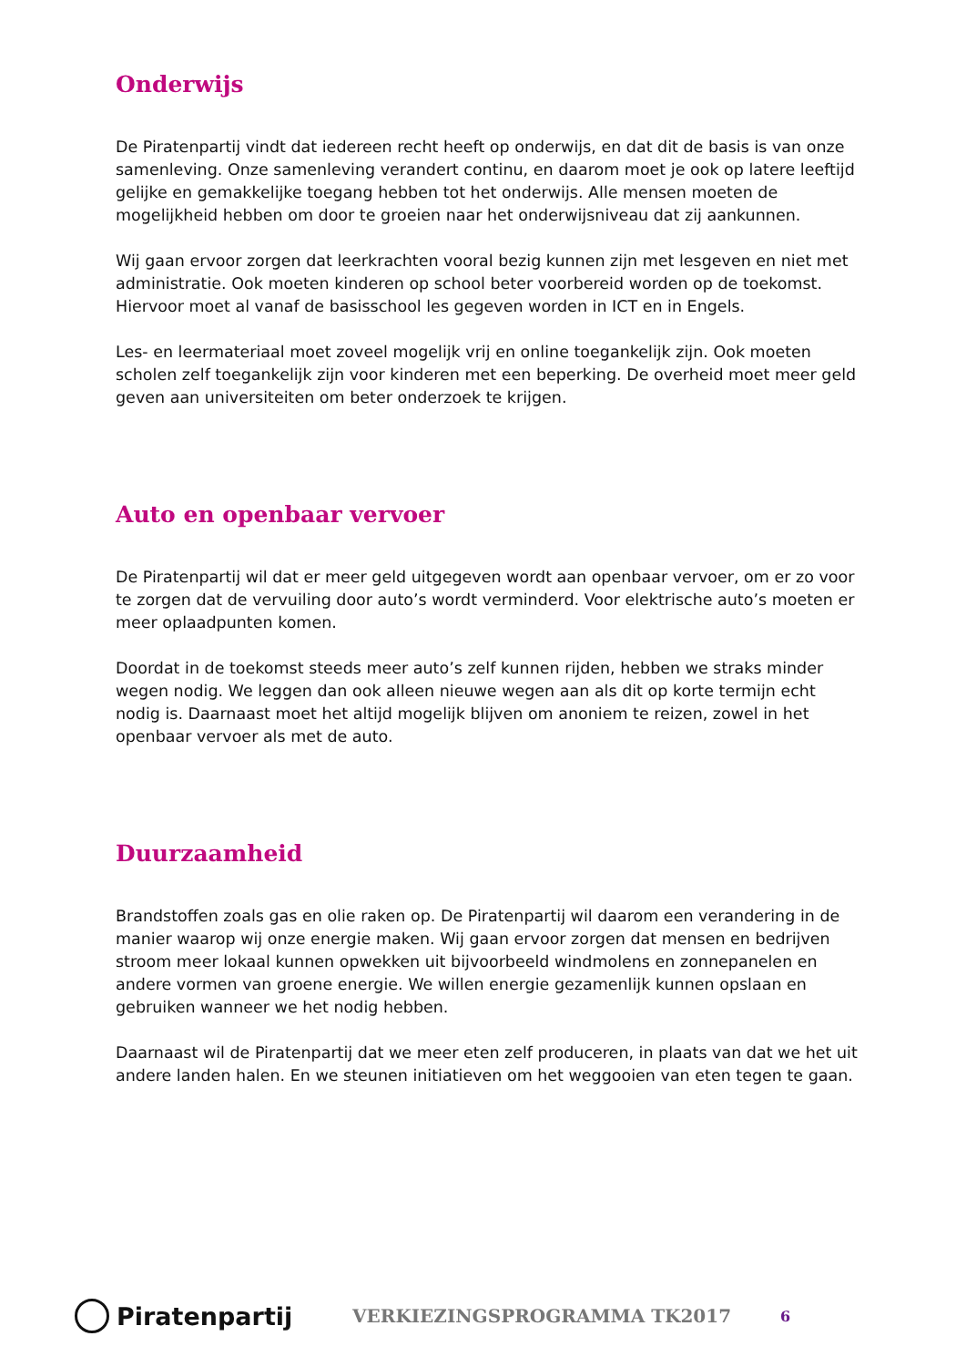Onderwijs
De Piratenpartij vindt dat iedereen recht heeft op onderwijs, en dat dit de basis is van onze samenleving. Onze samenleving verandert continu, en daarom moet je ook op latere leeftijd gelijke en gemakkelijke toegang hebben tot het onderwijs. Alle mensen moeten de mogelijkheid hebben om door te groeien naar het onderwijsniveau dat zij aankunnen.
Wij gaan ervoor zorgen dat leerkrachten vooral bezig kunnen zijn met lesgeven en niet met administratie. Ook moeten kinderen op school beter voorbereid worden op de toekomst. Hiervoor moet al vanaf de basisschool les gegeven worden in ICT en in Engels.
Les- en leermateriaal moet zoveel mogelijk vrij en online toegankelijk zijn. Ook moeten scholen zelf toegankelijk zijn voor kinderen met een beperking. De overheid moet meer geld geven aan universiteiten om beter onderzoek te krijgen.
Auto en openbaar vervoer
De Piratenpartij wil dat er meer geld uitgegeven wordt aan openbaar vervoer, om er zo voor te zorgen dat de vervuiling door auto’s wordt verminderd. Voor elektrische auto’s moeten er meer oplaadpunten komen.
Doordat in de toekomst steeds meer auto’s zelf kunnen rijden, hebben we straks minder wegen nodig. We leggen dan ook alleen nieuwe wegen aan als dit op korte termijn echt nodig is. Daarnaast moet het altijd mogelijk blijven om anoniem te reizen, zowel in het openbaar vervoer als met de auto.
Duurzaamheid
Brandstoffen zoals gas en olie raken op. De Piratenpartij wil daarom een verandering in de manier waarop wij onze energie maken. Wij gaan ervoor zorgen dat mensen en bedrijven stroom meer lokaal kunnen opwekken uit bijvoorbeeld windmolens en zonnepanelen en andere vormen van groene energie. We willen energie gezamenlijk kunnen opslaan en gebruiken wanneer we het nodig hebben.
Daarnaast wil de Piratenpartij dat we meer eten zelf produceren, in plaats van dat we het uit andere landen halen. En we steunen initiatieven om het weggooien van eten tegen te gaan.
Piratenpartij
VERKIEZINGSPROGRAMMA TK2017
6